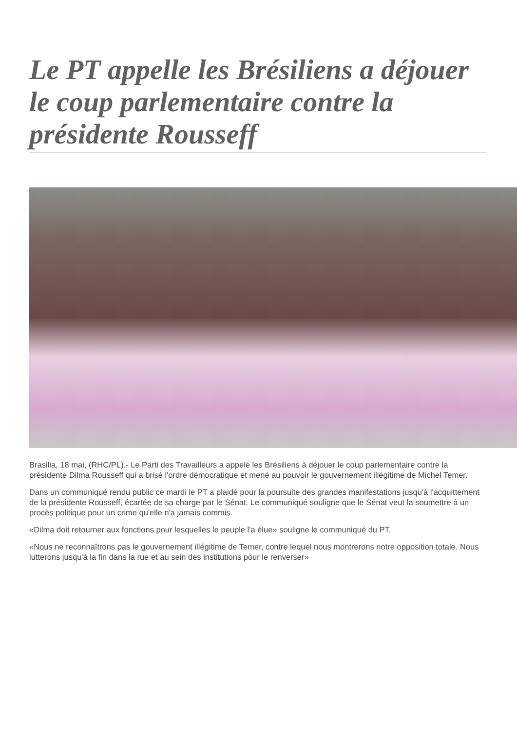Le PT appelle les Brésiliens a déjouer le coup parlementaire contre la présidente Rousseff
Brasilia, 18 mai, (RHC/PL).- Le Parti des Travailleurs a appelé les Brésiliens à déjouer le coup parlementaire contre la présidente Dilma Rousseff qui a brisé l'ordre démocratique et mené au pouvoir le gouvernement illégitime de Michel Temer.
Dans un communiqué rendu public ce mardi le PT a plaidé pour la poursuite des grandes manifestations jusqu'à l'acquittement de la présidente Rousseff, écartée de sa charge par le Sénat. Le communiqué souligne que le Sénat veut la soumettre à un procès politique pour un crime qu'elle n'a jamais commis.
«Dilma doit retourner aux fonctions pour lesquelles le peuple l'a élue» souligne le communiqué du PT.
«Nous ne reconnaîtrons pas le gouvernement illégitime de Temer, contre lequel nous montrerons notre opposition totale. Nous lutterons jusqu'à la fin dans la rue et au sein des institutions pour le renverser»